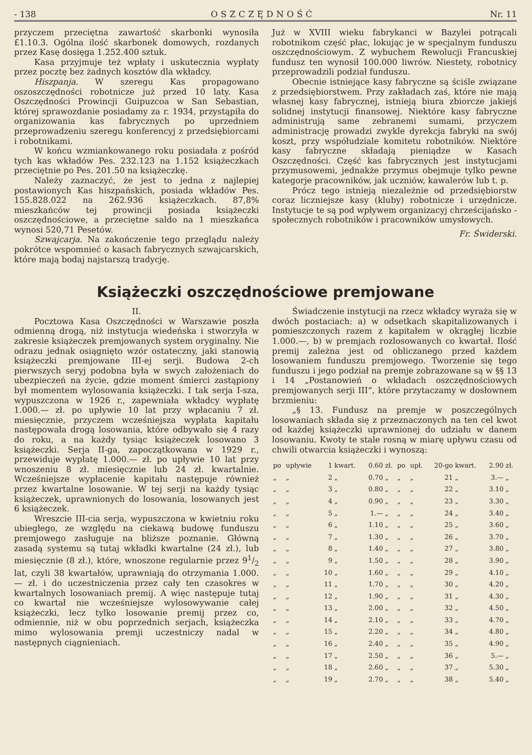- 138 OSZCZĘDNOŚĆ Nr. 11
przyczem przeciętna zawartość skarbonki wynosiła £1.10.3. Ogólna ilość skarbonek domowych, rozdanych przez Kasę dosięga 1.252.400 sztuk.
Kasa przyjmuje też wpłaty i uskutecznia wypłaty przez pocztę bez żadnych kosztów dla wkładcy.
Hiszpanja. W szeregu Kas propagowano oszoszczędności robotnicze już przed 10 laty. Kasa Oszczędności Prowincji Guipuzcoa w San Sebastian, której sprawozdanie posiadamy za r. 1934, przystąpiła do organizowania kas fabrycznych po uprzedniem przeprowadzeniu szeregu konferencyj z przedsiębiorcami i robotnikami.
W końcu wzmiankowanego roku posiadała z pośród tych kas wkładów Pes. 232.123 na 1.152 książeczkach przeciętnie po Pes. 201.50 na książeczkę.
Należy zaznaczyć, że jest to jedna z najlepiej postawionych Kas hiszpańskich, posiada wkładów Pes. 155.828.022 na 262.936 książeczkach. 87,8% mieszkańców tej prowincji posiada książeczki oszczędnościowe, a przeciętne saldo na 1 mieszkańca wynosi 520,71 Pesetów.
Szwajcarja. Na zakończenie tego przeglądu należy pokrótce wspomnieć o kasach fabrycznych szwajcarskich, które mają bodaj najstarszą tradycję.
Już w XVIII wieku fabrykanci w Bazylei potrącali robotnikom część płac, lokując je w specjalnym funduszu oszczędnościowym. Z wybuchem Rewolucji Francuskiej fundusz ten wynosił 100.000 liwrów. Niestety, robotnicy przeprowadzili podział funduszu.
Obecnie istniejące kasy fabryczne są ściśle związane z przedsiębiorstwem. Przy zakładach zaś, które nie mają własnej kasy fabrycznej, istnieją biura zbiorcze jakiejś solidnej instytucji finansowej. Niektóre kasy fabryczne administrują same zebranemi sumami, przyczem administrację prowadzi zwykle dyrekcja fabryki na swój koszt, przy współudziale komitetu robotników. Niektóre kasy fabryczne składają pieniądze w Kasach Oszczędności. Część kas fabrycznych jest instytucjami przymusowemi, jednakże przymus obejmuje tylko pewne kategorje pracowników, jak uczniów, kawalerów lub t. p.
Prócz tego istnieją niezależnie od przedsiębiorstw coraz liczniejsze kasy (kluby) robotnicze i urzędnicze. Instytucje te są pod wpływem organizacyj chrześcijańsko - społecznych robotników i pracowników umysłowych.
Fr. Świderski.
Książeczki oszczędnościowe premjowane
II.
Pocztowa Kasa Oszczędności w Warszawie poszła odmienną drogą, niż instytucja wiedeńska i stworzyła w zakresie książeczek premjowanych system oryginalny. Nie odrazu jednak osiągnięto wzór ostateczny, jaki stanowią książeczki premjowane III-ej serji. Budowa 2-ch pierwszych seryj podobna była w swych założeniach do ubezpieczeń na życie, gdzie moment śmierci zastąpiony był momentem wylosowania książeczki. I tak serja I-sza, wypuszczona w 1926 r., zapewniała wkładcy wypłatę 1.000.— zł. po upływie 10 lat przy wpłacaniu 7 zł. miesięcznie, przyczem wcześniejsza wypłata kapitału następowała drogą losowania, które odbywało się 4 razy do roku, a na każdy tysiąc książeczek losowano 3 książeczki. Serja II-ga, zapoczątkowana w 1929 r., przewiduje wypłatę 1.000.— zł. po upływie 10 lat przy wnoszeniu 8 zł. miesięcznie lub 24 zł. kwartalnie. Wcześniejsze wypłacenie kapitału następuje również przez kwartalne losowanie. W tej serji na każdy tysiąc książeczek, uprawnionych do losowania, losowanych jest 6 książeczek.
Wreszcie III-cia serja, wypuszczona w kwietniu roku ubiegłego, ze względu na ciekawą budowę funduszu premjowego zasługuje na bliższe poznanie. Główną zasadą systemu są tutaj wkładki kwartalne (24 zł.), lub miesięcznie (8 zł.), które, wnoszone regularnie przez 91/2 lat, czyli 38 kwartałów, uprawniają do otrzymania 1.000.— zł. i do uczestniczenia przez cały ten czasokres w kwartalnych losowaniach premij. A więc następuje tutaj co kwartał nie wcześniejsze wylosowywanie całej książeczki, lecz tylko losowanie premij przez co, odmiennie, niż w obu poprzednich serjach, książeczka mimo wylosowania premji uczestniczy nadal w następnych ciągnieniach.
Świadczenie instytucji na rzecz wkładcy wyraża się w dwóch postaciach: a) w odsetkach skapitalizowanych i pomieszczonych razem z kapitałem w okrągłej liczbie 1.000.—, b) w premjach rozlosowanych co kwartał. Ilość premij zależna jest od obliczanego przed każdem losowaniem funduszu premjowego. Tworzenie się tego funduszu i jego podział na premje zobrazowane są w §§ 13 i 14 „Postanowień o wkładach oszczędnościowych premjowanych serji III“, które przytaczamy w dosłownem brzmieniu:
„§ 13. Fundusz na premje w poszczególnych losowaniach składa się z przeznaczonych na ten cel kwot od każdej książeczki uprawnionej do udziału w danem losowaniu. Kwoty te stale rosną w miarę upływu czasu od chwili otwarcia książeczki i wynoszą:
| po | upływie | 1 | kwart. | 0.60 | zł. | po | upł. | 20-go | kwart. | 2.90 | zł. |
| „ | „ | 2 | „ | 0.70 | „ | „ | „ | 21 | „ | 3.— | „ |
| „ | „ | 3 | „ | 0.80 | „ | „ | „ | 22 | „ | 3.10 | „ |
| „ | „ | 4 | „ | 0.90 | „ | „ | „ | 23 | „ | 3.30 | „ |
| „ | „ | 5 | „ | 1.— | „ | „ | „ | 24 | „ | 3.40 | „ |
| „ | „ | 6 | „ | 1.10 | „ | „ | „ | 25 | „ | 3.60 | „ |
| „ | „ | 7 | „ | 1.30 | „ | „ | „ | 26 | „ | 3.70 | „ |
| „ | „ | 8 | „ | 1.40 | „ | „ | „ | 27 | „ | 3.80 | „ |
| „ | „ | 9 | „ | 1.50 | „ | „ | „ | 28 | „ | 3.90 | „ |
| „ | „ | 10 | „ | 1.60 | „ | „ | „ | 29 | „ | 4.10 | „ |
| „ | „ | 11 | „ | 1.70 | „ | „ | „ | 30 | „ | 4.20 | „ |
| „ | „ | 12 | „ | 1.90 | „ | „ | „ | 31 | „ | 4.30 | „ |
| „ | „ | 13 | „ | 2.00 | „ | „ | „ | 32 | „ | 4.50 | „ |
| „ | „ | 14 | „ | 2.10 | „ | „ | „ | 33 | „ | 4.70 | „ |
| „ | „ | 15 | „ | 2.20 | „ | „ | „ | 34 | „ | 4.80 | „ |
| „ | „ | 16 | „ | 2.40 | „ | „ | „ | 35 | „ | 4.90 | „ |
| „ | „ | 17 | „ | 2.50 | „ | „ | „ | 36 | „ | 5.— | „ |
| „ | „ | 18 | „ | 2.60 | „ | „ | „ | 37 | „ | 5.30 | „ |
| „ | „ | 19 | „ | 2.70 | „ | „ | „ | 38 | „ | 5.40 | „ |